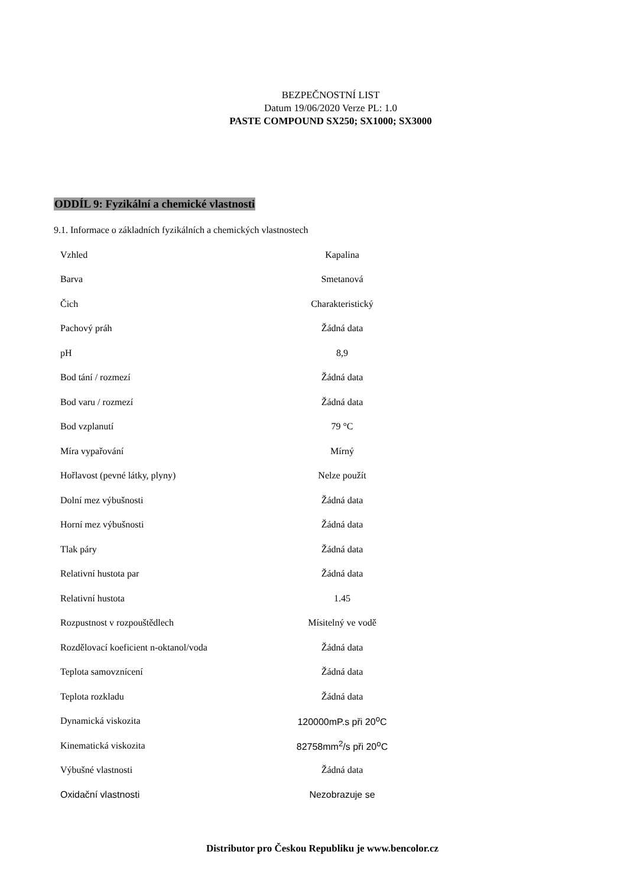BEZPEČNOSTNÍ LIST
Datum 19/06/2020 Verze PL: 1.0
PASTE COMPOUND SX250; SX1000; SX3000
ODDÍL 9: Fyzikální a chemické vlastnosti
9.1. Informace o základních fyzikálních a chemických vlastnostech
| Vzhled | Kapalina |
| Barva | Smetanová |
| Čich | Charakteristický |
| Pachový práh | Žádná data |
| pH | 8,9 |
| Bod tání / rozmezí | Žádná data |
| Bod varu / rozmezí | Žádná data |
| Bod vzplanutí | 79 °C |
| Míra vypařování | Mírný |
| Hořlavost (pevné látky, plyny) | Nelze použít |
| Dolní mez výbušnosti | Žádná data |
| Horní mez výbušnosti | Žádná data |
| Tlak páry | Žádná data |
| Relativní hustota par | Žádná data |
| Relativní hustota | 1.45 |
| Rozpustnost v rozpouštědlech | Mísitelný ve vodě |
| Rozdělovací koeficient n-oktanol/voda | Žádná data |
| Teplota samovznícení | Žádná data |
| Teplota rozkladu | Žádná data |
| Dynamická viskozita | 120000mP.s při 20<sup>o</sup>C |
| Kinematická viskozita | 82758mm<sup>2</sup>/s při 20<sup>o</sup>C |
| Výbušné vlastnosti | Žádná data |
| Oxidační vlastnosti | Nezobrazuje se |
Distributor pro Českou Republiku je www.bencolor.cz